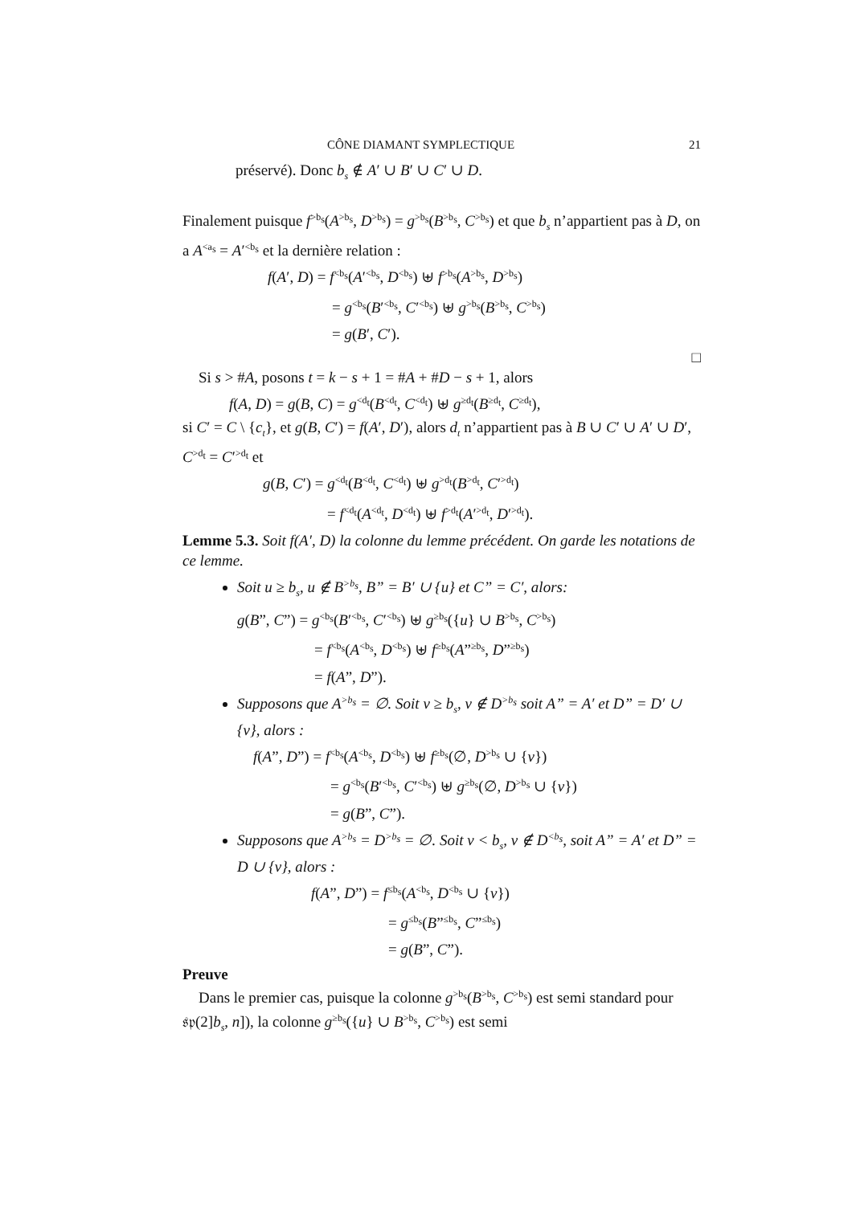CÔNE DIAMANT SYMPLECTIQUE 21
préservé). Donc b<sub>s</sub> ∉ A′ ∪ B′ ∪ C′ ∪ D.
Finalement puisque f<sup>>b<sub>s</sub></sup>(A<sup>>b<sub>s</sub></sup>, D<sup>>b<sub>s</sub></sup>) = g<sup>>b<sub>s</sub></sup>(B<sup>>b<sub>s</sub></sup>, C<sup>>b<sub>s</sub></sup>) et que b<sub>s</sub> n’appartient pas à D, on a A<sup><a<sub>s</sub></sup> = A′<sup><b<sub>s</sub></sup> et la dernière relation :
f(A′, D) = f<sup><b<sub>s</sub></sup>(A′<sup><b<sub>s</sub></sup>, D<sup><b<sub>s</sub></sup>) ⊎ f<sup>>b<sub>s</sub></sup>(A<sup>>b<sub>s</sub></sup>, D<sup>>b<sub>s</sub></sup>)
= g<sup><b<sub>s</sub></sup>(B′<sup><b<sub>s</sub></sup>, C′<sup><b<sub>s</sub></sup>) ⊎ g<sup>>b<sub>s</sub></sup>(B<sup>>b<sub>s</sub></sup>, C<sup>>b<sub>s</sub></sup>)
= g(B′, C′).
□
Si s > #A, posons t = k − s + 1 = #A + #D − s + 1, alors
f(A, D) = g(B, C) = g<sup><d<sub>t</sub></sup>(B<sup><d<sub>t</sub></sup>, C<sup><d<sub>t</sub></sup>) ⊎ g<sup>≥d<sub>t</sub></sup>(B<sup>≥d<sub>t</sub></sup>, C<sup>≥d<sub>t</sub></sup>),
si C′ = C \ {c<sub>t</sub>}, et g(B, C′) = f(A′, D′), alors d<sub>t</sub> n’appartient pas à B ∪ C′ ∪ A′ ∪ D′, C<sup>>d<sub>t</sub></sup> = C′<sup>>d<sub>t</sub></sup> et
g(B, C′) = g<sup><d<sub>t</sub></sup>(B<sup><d<sub>t</sub></sup>, C<sup><d<sub>t</sub></sup>) ⊎ g<sup>>d<sub>t</sub></sup>(B<sup>>d<sub>t</sub></sup>, C′<sup>>d<sub>t</sub></sup>)
= f<sup><d<sub>t</sub></sup>(A<sup><d<sub>t</sub></sup>, D<sup><d<sub>t</sub></sup>) ⊎ f<sup>>d<sub>t</sub></sup>(A′<sup>>d<sub>t</sub></sup>, D′<sup>>d<sub>t</sub></sup>).
Lemme 5.3. Soit f(A′, D) la colonne du lemme précédent. On garde les notations de ce lemme.
Soit u ≥ b<sub>s</sub>, u ∉ B<sup>>b<sub>s</sub></sup>, B” = B′ ∪ {u} et C” = C′, alors:
g(B”, C”) = g<sup><b<sub>s</sub></sup>(B′<sup><b<sub>s</sub></sup>, C′<sup><b<sub>s</sub></sup>) ⊎ g<sup>≥b<sub>s</sub></sup>({u} ∪ B<sup>>b<sub>s</sub></sup>, C<sup>>b<sub>s</sub></sup>)
= f<sup><b<sub>s</sub></sup>(A<sup><b<sub>s</sub></sup>, D<sup><b<sub>s</sub></sup>) ⊎ f<sup>≥b<sub>s</sub></sup>(A”<sup>≥b<sub>s</sub></sup>, D”<sup>≥b<sub>s</sub></sup>)
= f(A”, D”).
Supposons que A<sup>>b<sub>s</sub></sup> = ∅. Soit v ≥ b<sub>s</sub>, v ∉ D<sup>>b<sub>s</sub></sup> soit A” = A′ et D” = D′ ∪ {v}, alors :
f(A”, D”) = f<sup><b<sub>s</sub></sup>(A<sup><b<sub>s</sub></sup>, D<sup><b<sub>s</sub></sup>) ⊎ f<sup>≥b<sub>s</sub></sup>(∅, D<sup>>b<sub>s</sub></sup> ∪ {v})
= g<sup><b<sub>s</sub></sup>(B′<sup><b<sub>s</sub></sup>, C′<sup><b<sub>s</sub></sup>) ⊎ g<sup>≥b<sub>s</sub></sup>(∅, D<sup>>b<sub>s</sub></sup> ∪ {v})
= g(B”, C”).
Supposons que A<sup>>b<sub>s</sub></sup> = D<sup>>b<sub>s</sub></sup> = ∅. Soit v < b<sub>s</sub>, v ∉ D<sup><b<sub>s</sub></sup>, soit A” = A′ et D” = D ∪ {v}, alors :
f(A”, D”) = f<sup>≤b<sub>s</sub></sup>(A<sup><b<sub>s</sub></sup>, D<sup><b<sub>s</sub></sup> ∪ {v})
= g<sup>≤b<sub>s</sub></sup>(B”<sup>≤b<sub>s</sub></sup>, C”<sup>≤b<sub>s</sub></sup>)
= g(B”, C”).
Preuve
Dans le premier cas, puisque la colonne g<sup>>b<sub>s</sub></sup>(B<sup>>b<sub>s</sub></sup>, C<sup>>b<sub>s</sub></sup>) est semi standard pour 𝔰𝔭(2]b<sub>s</sub>, n]), la colonne g<sup>≥b<sub>s</sub></sup>({u} ∪ B<sup>>b<sub>s</sub></sup>, C<sup>>b<sub>s</sub></sup>) est semi